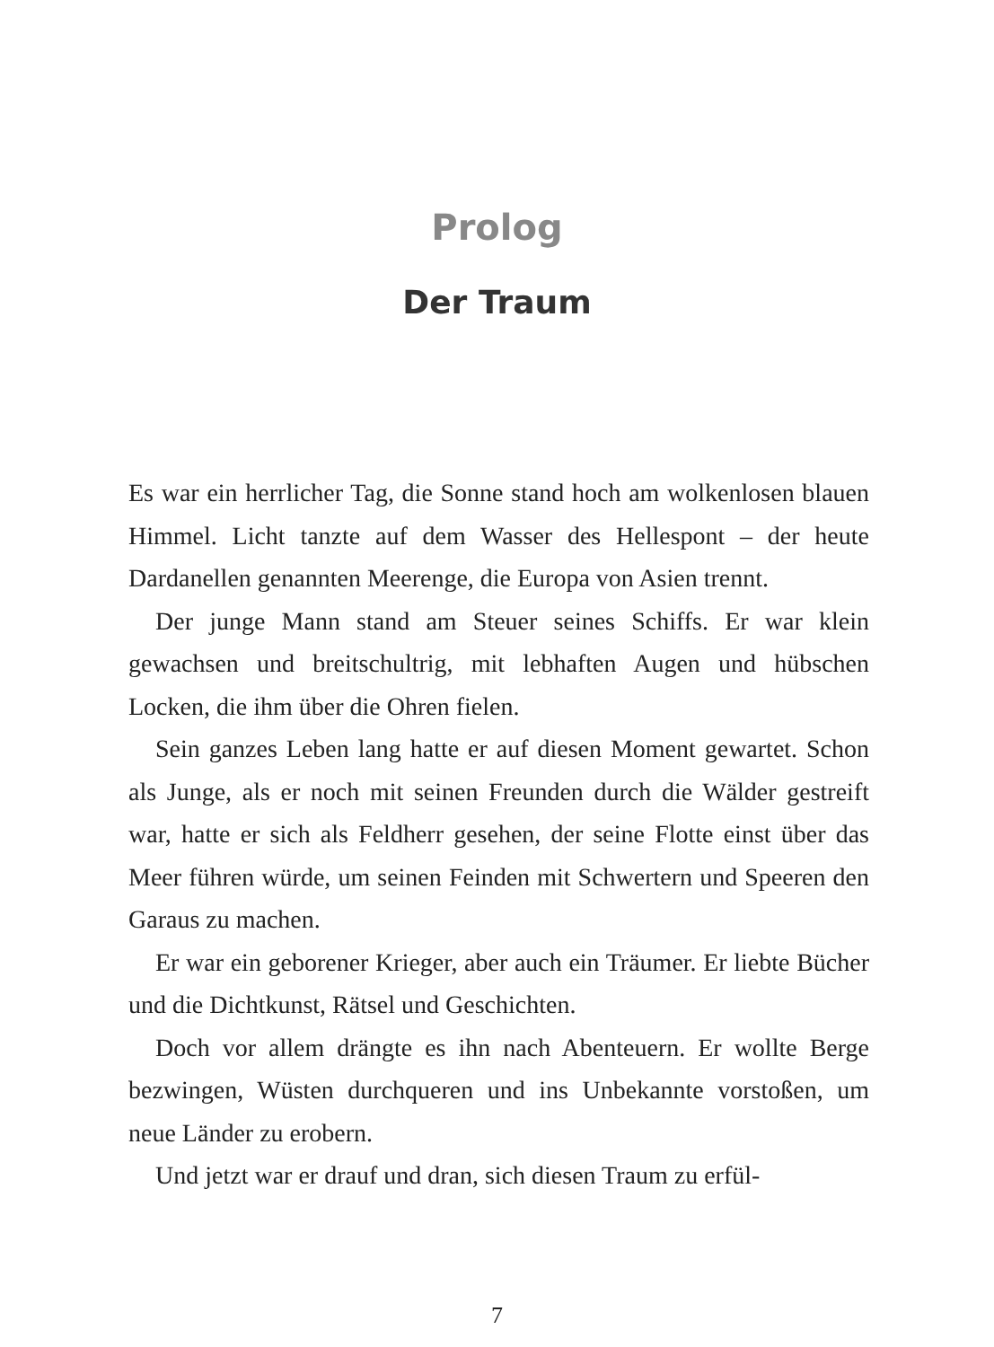Prolog
Der Traum
Es war ein herrlicher Tag, die Sonne stand hoch am wolkenlosen blauen Himmel. Licht tanzte auf dem Wasser des Hellespont – der heute Dardanellen genannten Meerenge, die Europa von Asien trennt.
Der junge Mann stand am Steuer seines Schiffs. Er war klein gewachsen und breitschultrig, mit lebhaften Augen und hübschen Locken, die ihm über die Ohren fielen.
Sein ganzes Leben lang hatte er auf diesen Moment gewartet. Schon als Junge, als er noch mit seinen Freunden durch die Wälder gestreift war, hatte er sich als Feldherr gesehen, der seine Flotte einst über das Meer führen würde, um seinen Feinden mit Schwertern und Speeren den Garaus zu machen.
Er war ein geborener Krieger, aber auch ein Träumer. Er liebte Bücher und die Dichtkunst, Rätsel und Geschichten.
Doch vor allem drängte es ihn nach Abenteuern. Er wollte Berge bezwingen, Wüsten durchqueren und ins Unbekannte vorstoßen, um neue Länder zu erobern.
Und jetzt war er drauf und dran, sich diesen Traum zu erfül-
7